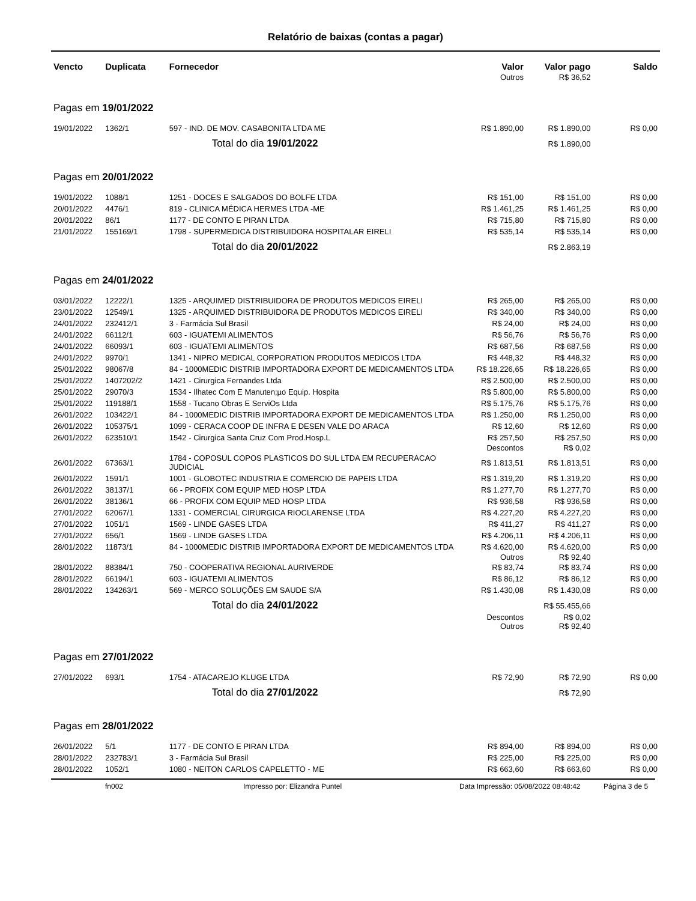Relatório de baixas (contas a pagar)
| Vencto | Duplicata | Fornecedor | Valor | Valor pago | Saldo |
| --- | --- | --- | --- | --- | --- |
| | | | Outros | R$ 36,52 | |
| Pagas em 19/01/2022 | | | | | |
| 19/01/2022 | 1362/1 | 597 - IND. DE MOV. CASABONITA LTDA ME | R$ 1.890,00 | R$ 1.890,00 | R$ 0,00 |
| | | Total do dia 19/01/2022 | | R$ 1.890,00 | |
| Pagas em 20/01/2022 | | | | | |
| 19/01/2022 | 1088/1 | 1251 - DOCES E SALGADOS DO BOLFE LTDA | R$ 151,00 | R$ 151,00 | R$ 0,00 |
| 20/01/2022 | 4476/1 | 819 - CLINICA MÉDICA HERMES LTDA -ME | R$ 1.461,25 | R$ 1.461,25 | R$ 0,00 |
| 20/01/2022 | 86/1 | 1177 - DE CONTO E PIRAN LTDA | R$ 715,80 | R$ 715,80 | R$ 0,00 |
| 21/01/2022 | 155169/1 | 1798 - SUPERMEDICA DISTRIBUIDORA HOSPITALAR EIRELI | R$ 535,14 | R$ 535,14 | R$ 0,00 |
| | | Total do dia 20/01/2022 | | R$ 2.863,19 | |
| Pagas em 24/01/2022 | | | | | |
| 03/01/2022 | 12222/1 | 1325 - ARQUIMED DISTRIBUIDORA DE PRODUTOS MEDICOS EIRELI | R$ 265,00 | R$ 265,00 | R$ 0,00 |
| 23/01/2022 | 12549/1 | 1325 - ARQUIMED DISTRIBUIDORA DE PRODUTOS MEDICOS EIRELI | R$ 340,00 | R$ 340,00 | R$ 0,00 |
| 24/01/2022 | 232412/1 | 3 - Farmácia Sul Brasil | R$ 24,00 | R$ 24,00 | R$ 0,00 |
| 24/01/2022 | 66112/1 | 603 - IGUATEMI ALIMENTOS | R$ 56,76 | R$ 56,76 | R$ 0,00 |
| 24/01/2022 | 66093/1 | 603 - IGUATEMI ALIMENTOS | R$ 687,56 | R$ 687,56 | R$ 0,00 |
| 24/01/2022 | 9970/1 | 1341 - NIPRO MEDICAL CORPORATION PRODUTOS MEDICOS LTDA | R$ 448,32 | R$ 448,32 | R$ 0,00 |
| 25/01/2022 | 98067/8 | 84 - 1000MEDIC DISTRIB IMPORTADORA EXPORT DE MEDICAMENTOS LTDA | R$ 18.226,65 | R$ 18.226,65 | R$ 0,00 |
| 25/01/2022 | 1407202/2 | 1421 - Cirurgica Fernandes Ltda | R$ 2.500,00 | R$ 2.500,00 | R$ 0,00 |
| 25/01/2022 | 29070/3 | 1534 - Ilhatec Com E Manuten;µo Equip. Hospita | R$ 5.800,00 | R$ 5.800,00 | R$ 0,00 |
| 25/01/2022 | 119188/1 | 1558 - Tucano Obras E ServiOs Ltda | R$ 5.175,76 | R$ 5.175,76 | R$ 0,00 |
| 26/01/2022 | 103422/1 | 84 - 1000MEDIC DISTRIB IMPORTADORA EXPORT DE MEDICAMENTOS LTDA | R$ 1.250,00 | R$ 1.250,00 | R$ 0,00 |
| 26/01/2022 | 105375/1 | 1099 - CERACA COOP DE INFRA E DESEN VALE DO ARACA | R$ 12,60 | R$ 12,60 | R$ 0,00 |
| 26/01/2022 | 623510/1 | 1542 - Cirurgica Santa Cruz Com Prod.Hosp.L | R$ 257,50 | R$ 257,50 | R$ 0,00 |
| | | | Descontos | R$ 0,02 | |
| 26/01/2022 | 67363/1 | 1784 - COPOSUL COPOS PLASTICOS DO SUL LTDA EM RECUPERACAO JUDICIAL | R$ 1.813,51 | R$ 1.813,51 | R$ 0,00 |
| 26/01/2022 | 1591/1 | 1001 - GLOBOTEC INDUSTRIA E COMERCIO DE PAPEIS LTDA | R$ 1.319,20 | R$ 1.319,20 | R$ 0,00 |
| 26/01/2022 | 38137/1 | 66 - PROFIX COM EQUIP MED HOSP LTDA | R$ 1.277,70 | R$ 1.277,70 | R$ 0,00 |
| 26/01/2022 | 38136/1 | 66 - PROFIX COM EQUIP MED HOSP LTDA | R$ 936,58 | R$ 936,58 | R$ 0,00 |
| 27/01/2022 | 62067/1 | 1331 - COMERCIAL CIRURGICA RIOCLARENSE LTDA | R$ 4.227,20 | R$ 4.227,20 | R$ 0,00 |
| 27/01/2022 | 1051/1 | 1569 - LINDE GASES LTDA | R$ 411,27 | R$ 411,27 | R$ 0,00 |
| 27/01/2022 | 656/1 | 1569 - LINDE GASES LTDA | R$ 4.206,11 | R$ 4.206,11 | R$ 0,00 |
| 28/01/2022 | 11873/1 | 84 - 1000MEDIC DISTRIB IMPORTADORA EXPORT DE MEDICAMENTOS LTDA | R$ 4.620,00 | R$ 4.620,00 | R$ 0,00 |
| | | | Outros | R$ 92,40 | |
| 28/01/2022 | 88384/1 | 750 - COOPERATIVA REGIONAL AURIVERDE | R$ 83,74 | R$ 83,74 | R$ 0,00 |
| 28/01/2022 | 66194/1 | 603 - IGUATEMI ALIMENTOS | R$ 86,12 | R$ 86,12 | R$ 0,00 |
| 28/01/2022 | 134263/1 | 569 - MERCO SOLUÇÕES EM SAUDE S/A | R$ 1.430,08 | R$ 1.430,08 | R$ 0,00 |
| | | Total do dia 24/01/2022 | | R$ 55.455,66 | |
| | | | Descontos | R$ 0,02 | |
| | | | Outros | R$ 92,40 | |
| Pagas em 27/01/2022 | | | | | |
| 27/01/2022 | 693/1 | 1754 - ATACAREJO KLUGE LTDA | R$ 72,90 | R$ 72,90 | R$ 0,00 |
| | | Total do dia 27/01/2022 | | R$ 72,90 | |
| Pagas em 28/01/2022 | | | | | |
| 26/01/2022 | 5/1 | 1177 - DE CONTO E PIRAN LTDA | R$ 894,00 | R$ 894,00 | R$ 0,00 |
| 28/01/2022 | 232783/1 | 3 - Farmácia Sul Brasil | R$ 225,00 | R$ 225,00 | R$ 0,00 |
| 28/01/2022 | 1052/1 | 1080 - NEITON CARLOS CAPELETTO - ME | R$ 663,60 | R$ 663,60 | R$ 0,00 |
fn002 Impresso por: Elizandra Puntel Data Impressão: 05/08/2022 08:48:42 Página 3 de 5